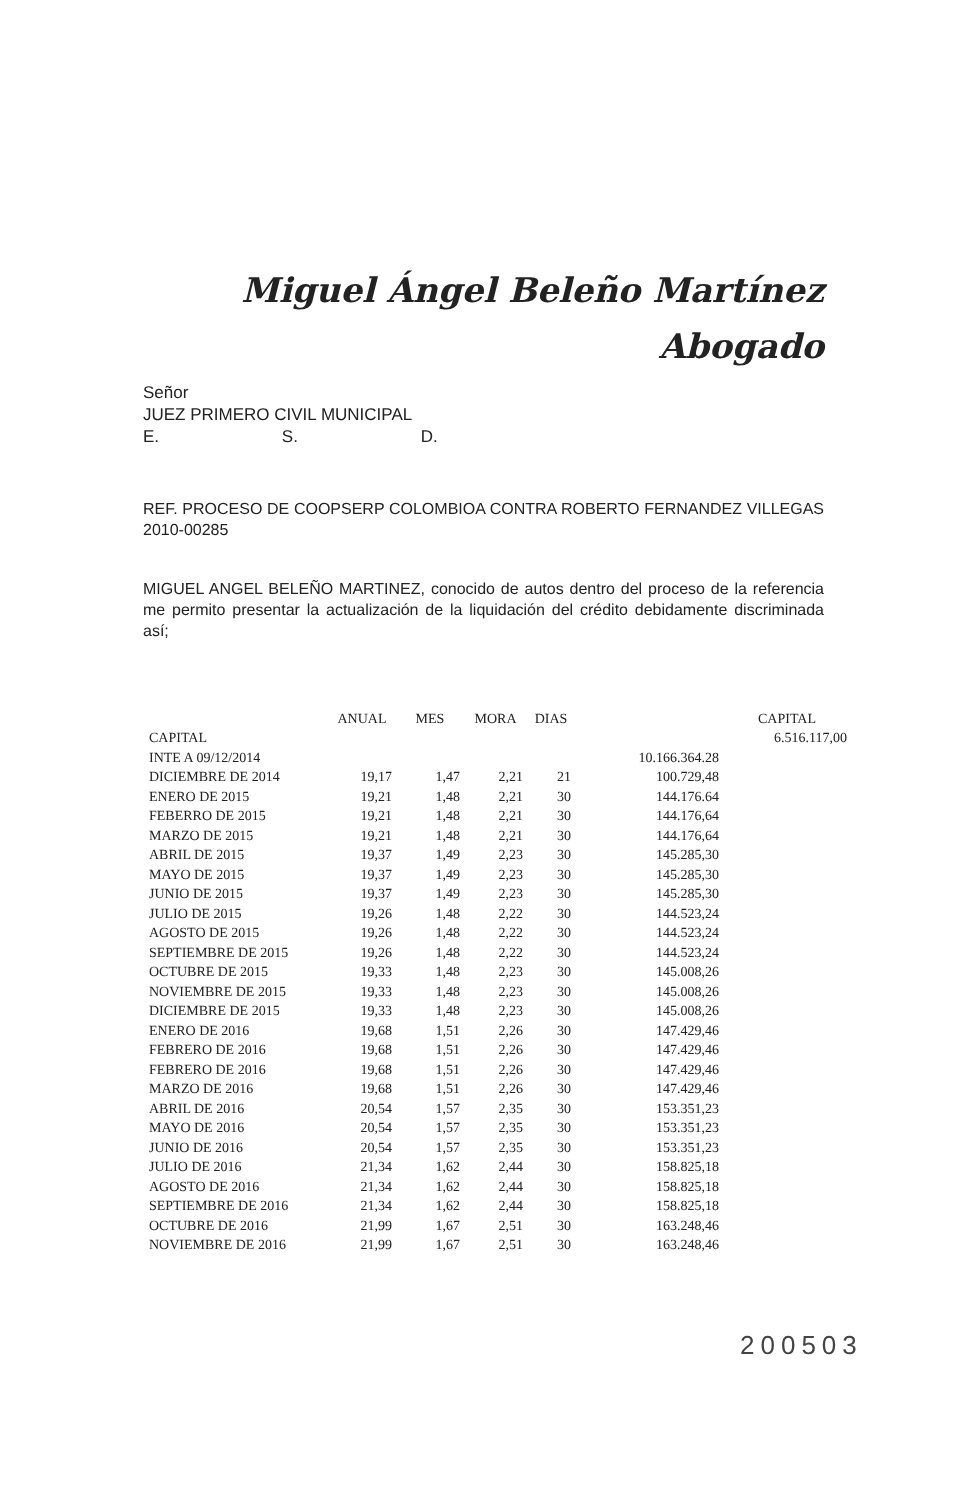Miguel Ángel Beleño Martínez
Abogado
Señor
JUEZ PRIMERO CIVIL MUNICIPAL
E. S. D.
REF. PROCESO DE COOPSERP COLOMBIOA CONTRA ROBERTO FERNANDEZ VILLEGAS 2010-00285
MIGUEL ANGEL BELEÑO MARTINEZ, conocido de autos dentro del proceso de la referencia me permito presentar la actualización de la liquidación del crédito debidamente discriminada así;
| | ANUAL | MES | MORA | DIAS | | CAPITAL |
| --- | --- | --- | --- | --- | --- | --- |
| CAPITAL | | | | | | 6.516.117,00 |
| INTE A 09/12/2014 | | | | | 10.166.364.28 | |
| DICIEMBRE DE 2014 | 19,17 | 1,47 | 2,21 | 21 | 100.729,48 | |
| ENERO DE 2015 | 19,21 | 1,48 | 2,21 | 30 | 144.176.64 | |
| FEBERRO DE 2015 | 19,21 | 1,48 | 2,21 | 30 | 144.176,64 | |
| MARZO DE 2015 | 19,21 | 1,48 | 2,21 | 30 | 144.176,64 | |
| ABRIL DE 2015 | 19,37 | 1,49 | 2,23 | 30 | 145.285,30 | |
| MAYO DE 2015 | 19,37 | 1,49 | 2,23 | 30 | 145.285,30 | |
| JUNIO DE 2015 | 19,37 | 1,49 | 2,23 | 30 | 145.285,30 | |
| JULIO DE 2015 | 19,26 | 1,48 | 2,22 | 30 | 144.523,24 | |
| AGOSTO DE 2015 | 19,26 | 1,48 | 2,22 | 30 | 144.523,24 | |
| SEPTIEMBRE DE 2015 | 19,26 | 1,48 | 2,22 | 30 | 144.523,24 | |
| OCTUBRE DE 2015 | 19,33 | 1,48 | 2,23 | 30 | 145.008,26 | |
| NOVIEMBRE DE 2015 | 19,33 | 1,48 | 2,23 | 30 | 145.008,26 | |
| DICIEMBRE DE 2015 | 19,33 | 1,48 | 2,23 | 30 | 145.008,26 | |
| ENERO DE 2016 | 19,68 | 1,51 | 2,26 | 30 | 147.429,46 | |
| FEBRERO DE 2016 | 19,68 | 1,51 | 2,26 | 30 | 147.429,46 | |
| FEBRERO DE 2016 | 19,68 | 1,51 | 2,26 | 30 | 147.429,46 | |
| MARZO DE 2016 | 19,68 | 1,51 | 2,26 | 30 | 147.429,46 | |
| ABRIL DE 2016 | 20,54 | 1,57 | 2,35 | 30 | 153.351,23 | |
| MAYO DE 2016 | 20,54 | 1,57 | 2,35 | 30 | 153.351,23 | |
| JUNIO DE 2016 | 20,54 | 1,57 | 2,35 | 30 | 153.351,23 | |
| JULIO DE 2016 | 21,34 | 1,62 | 2,44 | 30 | 158.825,18 | |
| AGOSTO DE 2016 | 21,34 | 1,62 | 2,44 | 30 | 158.825,18 | |
| SEPTIEMBRE DE 2016 | 21,34 | 1,62 | 2,44 | 30 | 158.825,18 | |
| OCTUBRE DE 2016 | 21,99 | 1,67 | 2,51 | 30 | 163.248,46 | |
| NOVIEMBRE DE 2016 | 21,99 | 1,67 | 2,51 | 30 | 163.248,46 | |
200503